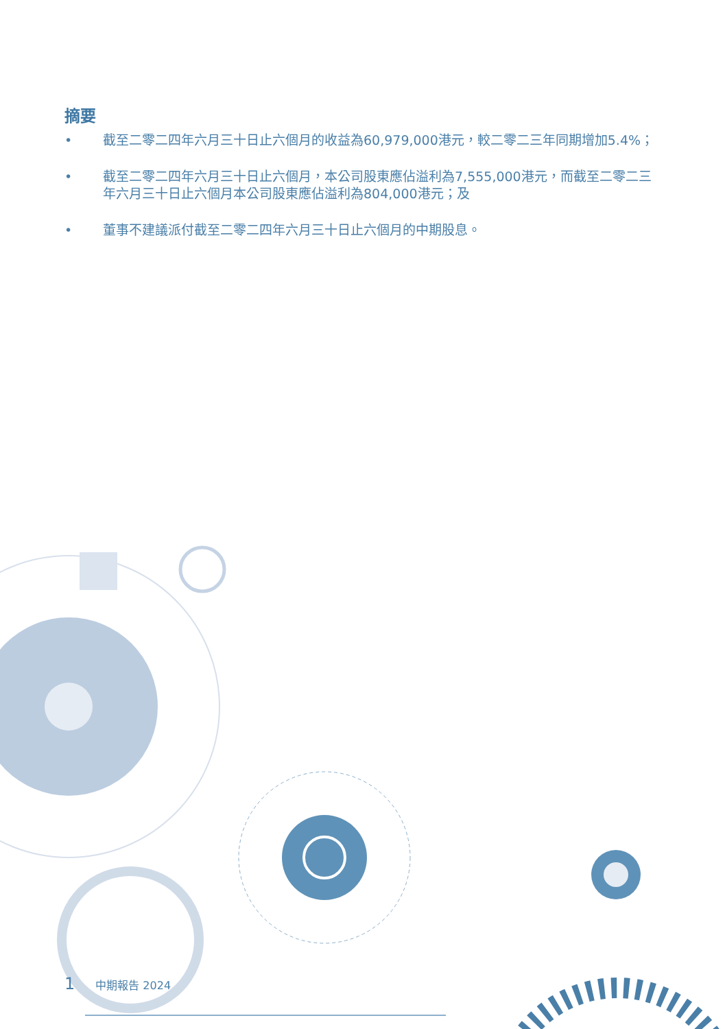摘要
• 截至二零二四年六月三十日止六個月的收益為60,979,000港元，較二零二三年同期增加5.4%；
• 截至二零二四年六月三十日止六個月，本公司股東應佔溢利為7,555,000港元，而截至二零二三年六月三十日止六個月本公司股東應佔溢利為804,000港元；及
• 董事不建議派付截至二零二四年六月三十日止六個月的中期股息。
1 中期報告 2024